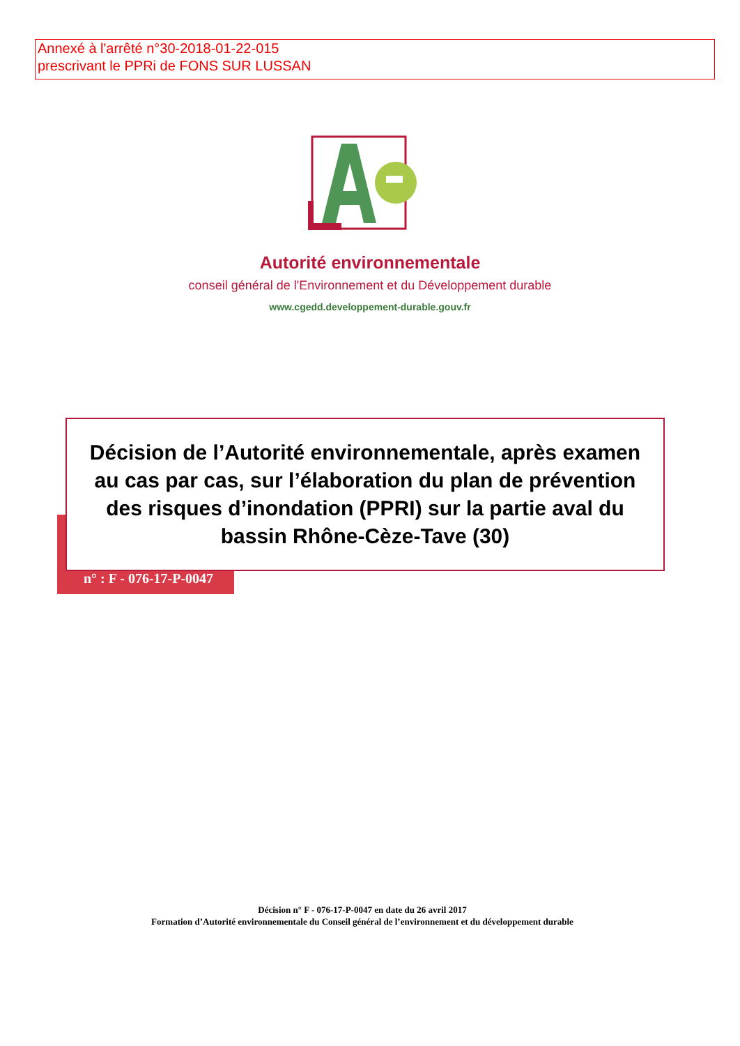Annexé à l'arrêté n°30-2018-01-22-015
prescrivant le PPRi de FONS SUR LUSSAN
Autorité environnementale
conseil général de l'Environnement et du Développement durable
www.cgedd.developpement-durable.gouv.fr
Décision de l’Autorité environnementale, après examen au cas par cas, sur l’élaboration du plan de prévention des risques d’inondation (PPRI) sur la partie aval du bassin Rhône-Cèze-Tave (30)
n° : F - 076-17-P-0047
Décision n° F - 076-17-P-0047 en date du 26 avril 2017
Formation d’Autorité environnementale du Conseil général de l’environnement et du développement durable